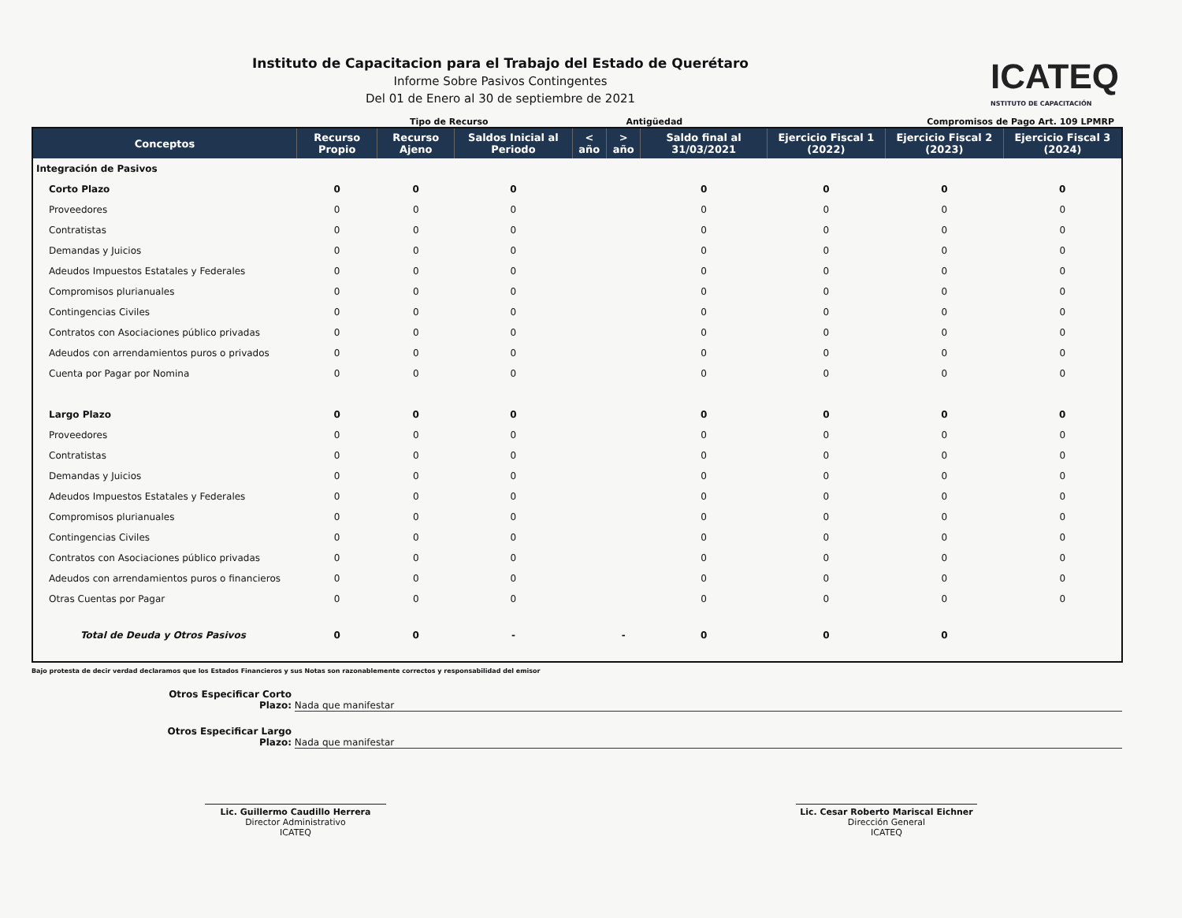Instituto de Capacitacion para el Trabajo del Estado de Querétaro
Informe Sobre Pasivos Contingentes
Del 01 de Enero al 30 de septiembre de 2021
ICATEQ
NSTITUTO DE CAPACITACIÓN
Tipo de Recurso Antigüedad Compromisos de Pago Art. 109 LPMRP
| Conceptos | Recurso Propio | Recurso Ajeno | Saldos Inicial al Periodo | < año | > año | Saldo final al 31/03/2021 | Ejercicio Fiscal 1 (2022) | Ejercicio Fiscal 2 (2023) | Ejercicio Fiscal 3 (2024) |
| --- | --- | --- | --- | --- | --- | --- | --- | --- | --- |
| Integración de Pasivos | | | | | | | | | |
| Corto Plazo | 0 | 0 | 0 | | | 0 | 0 | 0 | 0 |
| Proveedores | 0 | 0 | 0 | | | 0 | 0 | 0 | 0 |
| Contratistas | 0 | 0 | 0 | | | 0 | 0 | 0 | 0 |
| Demandas y Juicios | 0 | 0 | 0 | | | 0 | 0 | 0 | 0 |
| Adeudos Impuestos Estatales y Federales | 0 | 0 | 0 | | | 0 | 0 | 0 | 0 |
| Compromisos plurianuales | 0 | 0 | 0 | | | 0 | 0 | 0 | 0 |
| Contingencias Civiles | 0 | 0 | 0 | | | 0 | 0 | 0 | 0 |
| Contratos con Asociaciones público privadas | 0 | 0 | 0 | | | 0 | 0 | 0 | 0 |
| Adeudos con arrendamientos puros o privados | 0 | 0 | 0 | | | 0 | 0 | 0 | 0 |
| Cuenta por Pagar por Nomina | 0 | 0 | 0 | | | 0 | 0 | 0 | 0 |
| Largo Plazo | 0 | 0 | 0 | | | 0 | 0 | 0 | 0 |
| Proveedores | 0 | 0 | 0 | | | 0 | 0 | 0 | 0 |
| Contratistas | 0 | 0 | 0 | | | 0 | 0 | 0 | 0 |
| Demandas y Juicios | 0 | 0 | 0 | | | 0 | 0 | 0 | 0 |
| Adeudos Impuestos Estatales y Federales | 0 | 0 | 0 | | | 0 | 0 | 0 | 0 |
| Compromisos plurianuales | 0 | 0 | 0 | | | 0 | 0 | 0 | 0 |
| Contingencias Civiles | 0 | 0 | 0 | | | 0 | 0 | 0 | 0 |
| Contratos con Asociaciones público privadas | 0 | 0 | 0 | | | 0 | 0 | 0 | 0 |
| Adeudos con arrendamientos puros o financieros | 0 | 0 | 0 | | | 0 | 0 | 0 | 0 |
| Otras Cuentas por Pagar | 0 | 0 | 0 | | | 0 | 0 | 0 | 0 |
| Total de Deuda y Otros Pasivos | 0 | 0 | - | | - | 0 | 0 | 0 | |
Bajo protesta de decir verdad declaramos que los Estados Financieros y sus Notas son razonablemente correctos y responsabilidad del emisor
Otros Especificar Corto Plazo: Nada que manifestar
Otros Especificar Largo Plazo: Nada que manifestar
Lic. Guillermo Caudillo Herrera
Director Administrativo
ICATEQ
Lic. Cesar Roberto Mariscal Eichner
Dirección General
ICATEQ